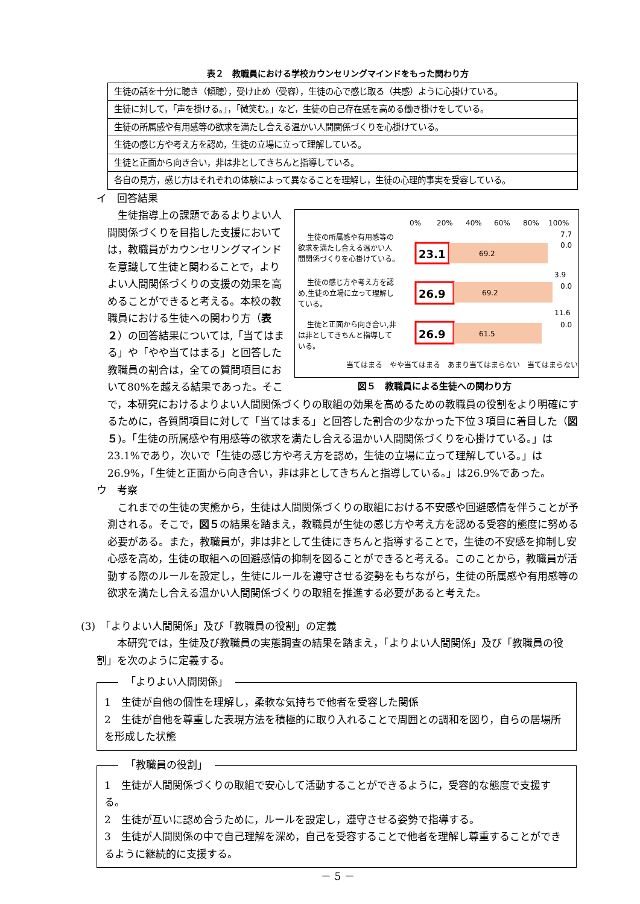表２　教職員における学校カウンセリングマインドをもった関わり方
| 生徒の話を十分に聴き（傾聴），受け止め（受容），生徒の心で感じ取る（共感）ように心掛けている。 |
| 生徒に対して，「声を掛ける。」，「微笑む。」など，生徒の自己存在感を高める働き掛けをしている。 |
| 生徒の所属感や有用感等の欲求を満たし合える温かい人間関係づくりを心掛けている。 |
| 生徒の感じ方や考え方を認め，生徒の立場に立って理解している。 |
| 生徒と正面から向き合い，非は非としてきちんと指導している。 |
| 各自の見方，感じ方はそれぞれの体験によって異なることを理解し，生徒の心理的事実を受容している。 |
イ　回答結果
0%
20%
40%
60%
80%
100%
生徒の所属感や有用感等の
欲求を満たし合える温かい人
間関係づくりを心掛けている。
23.1
69.2
7.7
0.0
生徒の感じ方や考え方を認
め,生徒の立場に立って理解し
ている。
26.9
69.2
3.9
0.0
生徒と正面から向き合い,非
は非としてきちんと指導して
いる。
26.9
61.5
11.6
0.0
当てはまる　やや当てはまる　あまり当てはまらない　当てはまらない
図５　教職員による生徒への関わり方
　生徒指導上の課題であるよりよい人間関係づくりを目指した支援においては，教職員がカウンセリングマインドを意識して生徒と関わることで，よりよい人間関係づくりの支援の効果を高めることができると考える。本校の教職員における生徒への関わり方（表２）の回答結果については,「当てはまる」や「やや当てはまる」と回答した教職員の割合は，全ての質問項目において80%を越える結果であった。そこで，本研究におけるよりよい人間関係づくりの取組の効果を高めるための教職員の役割をより明確にするために，各質問項目に対して「当てはまる」と回答した割合の少なかった下位３項目に着目した（図５)。「生徒の所属感や有用感等の欲求を満たし合える温かい人間関係づくりを心掛けている。」は23.1%であり，次いで「生徒の感じ方や考え方を認め，生徒の立場に立って理解している。」は26.9%，「生徒と正面から向き合い，非は非としてきちんと指導している。」は26.9%であった。
ウ　考察
　これまでの生徒の実態から，生徒は人間関係づくりの取組における不安感や回避感情を伴うことが予測される。そこで，図５の結果を踏まえ，教職員が生徒の感じ方や考え方を認める受容的態度に努める必要がある。また，教職員が，非は非として生徒にきちんと指導することで，生徒の不安感を抑制し安心感を高め，生徒の取組への回避感情の抑制を図ることができると考える。このことから，教職員が活動する際のルールを設定し，生徒にルールを遵守させる姿勢をもちながら，生徒の所属感や有用感等の欲求を満たし合える温かい人間関係づくりの取組を推進する必要があると考えた。
(3)　「よりよい人間関係」及び「教職員の役割」の定義
　　本研究では，生徒及び教職員の実態調査の結果を踏まえ，「よりよい人間関係」及び「教職員の役割」を次のように定義する。
「よりよい人間関係」
1　生徒が自他の個性を理解し，柔軟な気持ちで他者を受容した関係
2　生徒が自他を尊重した表現方法を積極的に取り入れることで周囲との調和を図り，自らの居場所を形成した状態
「教職員の役割」
1　生徒が人間関係づくりの取組で安心して活動することができるように，受容的な態度で支援する。
2　生徒が互いに認め合うために，ルールを設定し，遵守させる姿勢で指導する。
3　生徒が人間関係の中で自己理解を深め，自己を受容することで他者を理解し尊重することができるように継続的に支援する。
－ 5 －